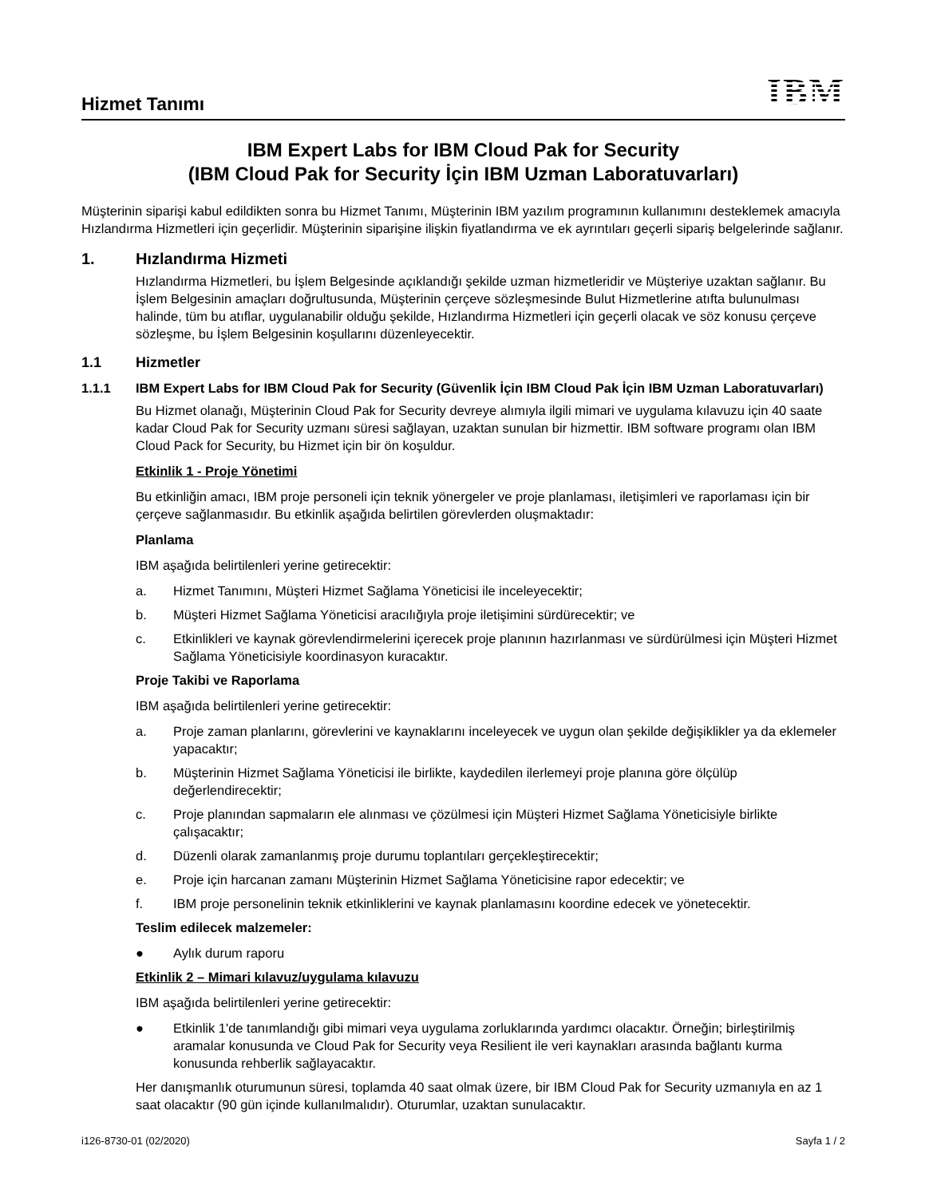Hizmet Tanımı
IBM
IBM Expert Labs for IBM Cloud Pak for Security
(IBM Cloud Pak for Security İçin IBM Uzman Laboratuvarları)
Müşterinin siparişi kabul edildikten sonra bu Hizmet Tanımı, Müşterinin IBM yazılım programının kullanımını desteklemek amacıyla Hızlandırma Hizmetleri için geçerlidir. Müşterinin siparişine ilişkin fiyatlandırma ve ek ayrıntıları geçerli sipariş belgelerinde sağlanır.
1. Hızlandırma Hizmeti
Hızlandırma Hizmetleri, bu İşlem Belgesinde açıklandığı şekilde uzman hizmetleridir ve Müşteriye uzaktan sağlanır. Bu İşlem Belgesinin amaçları doğrultusunda, Müşterinin çerçeve sözleşmesinde Bulut Hizmetlerine atıfta bulunulması halinde, tüm bu atıflar, uygulanabilir olduğu şekilde, Hızlandırma Hizmetleri için geçerli olacak ve söz konusu çerçeve sözleşme, bu İşlem Belgesinin koşullarını düzenleyecektir.
1.1 Hizmetler
1.1.1 IBM Expert Labs for IBM Cloud Pak for Security (Güvenlik İçin IBM Cloud Pak İçin IBM Uzman Laboratuvarları)
Bu Hizmet olanağı, Müşterinin Cloud Pak for Security devreye alımıyla ilgili mimari ve uygulama kılavuzu için 40 saate kadar Cloud Pak for Security uzmanı süresi sağlayan, uzaktan sunulan bir hizmettir. IBM software programı olan IBM Cloud Pack for Security, bu Hizmet için bir ön koşuldur.
Etkinlik 1 - Proje Yönetimi
Bu etkinliğin amacı, IBM proje personeli için teknik yönergeler ve proje planlaması, iletişimleri ve raporlaması için bir çerçeve sağlanmasıdır. Bu etkinlik aşağıda belirtilen görevlerden oluşmaktadır:
Planlama
IBM aşağıda belirtilenleri yerine getirecektir:
a. Hizmet Tanımını, Müşteri Hizmet Sağlama Yöneticisi ile inceleyecektir;
b. Müşteri Hizmet Sağlama Yöneticisi aracılığıyla proje iletişimini sürdürecektir; ve
c. Etkinlikleri ve kaynak görevlendirmelerini içerecek proje planının hazırlanması ve sürdürülmesi için Müşteri Hizmet Sağlama Yöneticisiyle koordinasyon kuracaktır.
Proje Takibi ve Raporlama
IBM aşağıda belirtilenleri yerine getirecektir:
a. Proje zaman planlarını, görevlerini ve kaynaklarını inceleyecek ve uygun olan şekilde değişiklikler ya da eklemeler yapacaktır;
b. Müşterinin Hizmet Sağlama Yöneticisi ile birlikte, kaydedilen ilerlemeyi proje planına göre ölçülüp değerlendirecektir;
c. Proje planından sapmaların ele alınması ve çözülmesi için Müşteri Hizmet Sağlama Yöneticisiyle birlikte çalışacaktır;
d. Düzenli olarak zamanlanmış proje durumu toplantıları gerçekleştirecektir;
e. Proje için harcanan zamanı Müşterinin Hizmet Sağlama Yöneticisine rapor edecektir; ve
f. IBM proje personelinin teknik etkinliklerini ve kaynak planlamasını koordine edecek ve yönetecektir.
Teslim edilecek malzemeler:
● Aylık durum raporu
Etkinlik 2 – Mimari kılavuz/uygulama kılavuzu
IBM aşağıda belirtilenleri yerine getirecektir:
● Etkinlik 1'de tanımlandığı gibi mimari veya uygulama zorluklarında yardımcı olacaktır. Örneğin; birleştirilmiş aramalar konusunda ve Cloud Pak for Security veya Resilient ile veri kaynakları arasında bağlantı kurma konusunda rehberlik sağlayacaktır.
Her danışmanlık oturumunun süresi, toplamda 40 saat olmak üzere, bir IBM Cloud Pak for Security uzmanıyla en az 1 saat olacaktır (90 gün içinde kullanılmalıdır). Oturumlar, uzaktan sunulacaktır.
i126-8730-01 (02/2020) Sayfa 1 / 2